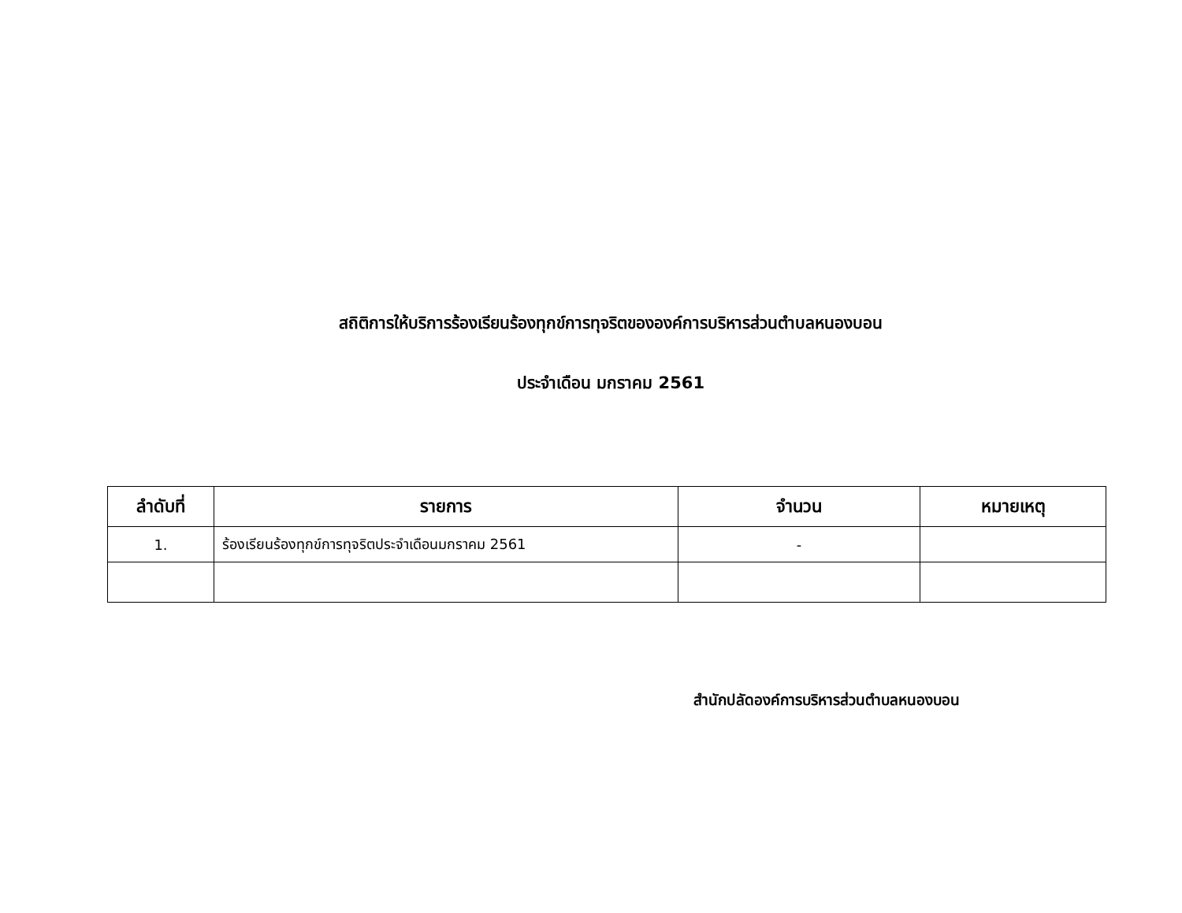สถิติการให้บริการร้องเรียนร้องทุกข์การทุจริตขององค์การบริหารส่วนตำบลหนองบอน
ประจำเดือน มกราคม 2561
| ลำดับที่ | รายการ | จำนวน | หมายเหตุ |
| --- | --- | --- | --- |
| 1. | ร้องเรียนร้องทุกข์การทุจริตประจำเดือนมกราคม 2561 | - | |
สำนักปลัดองค์การบริหารส่วนตำบลหนองบอน